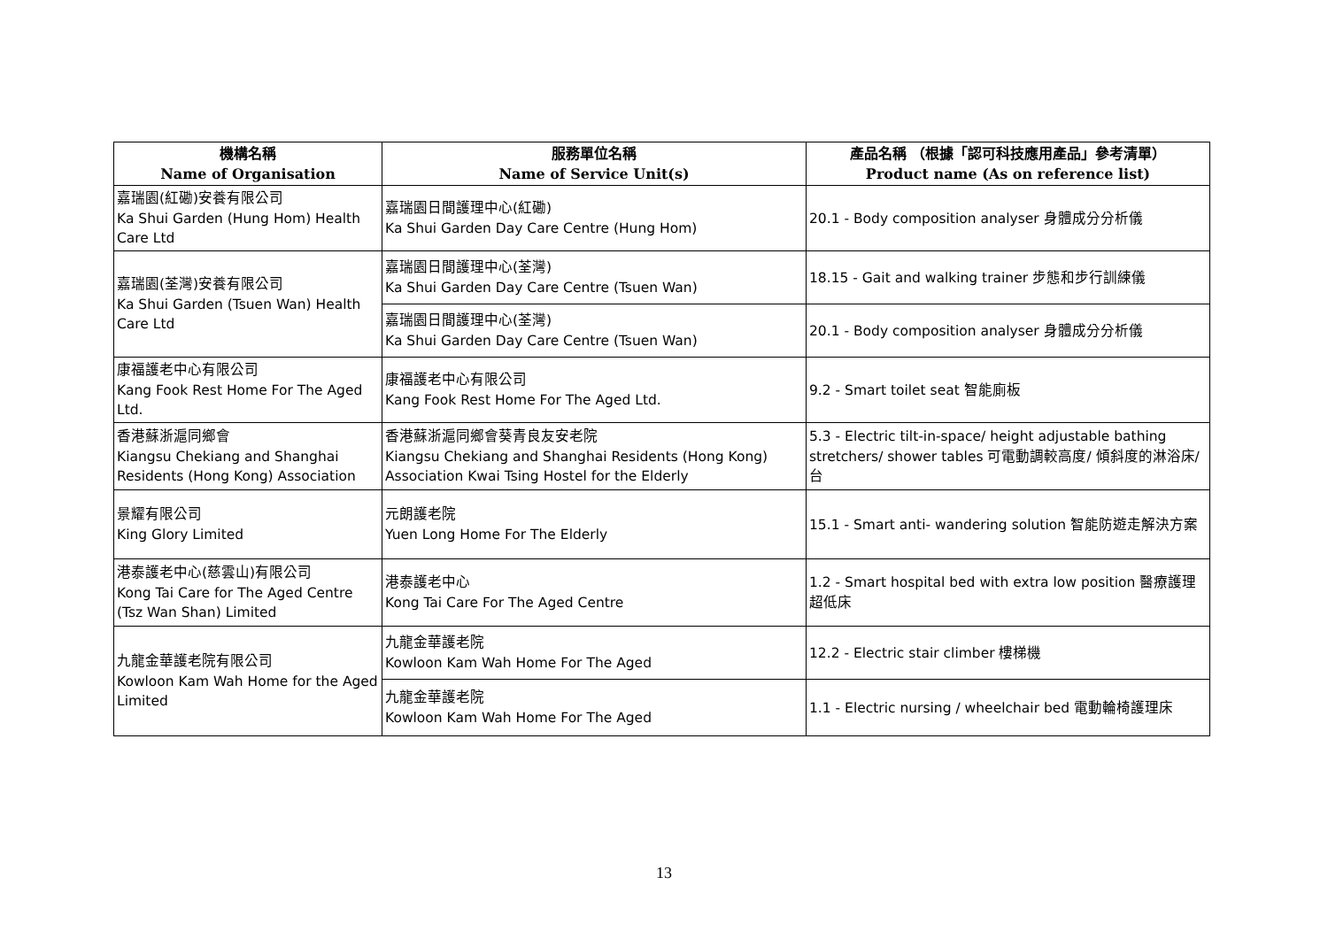| 機構名稱 Name of Organisation | 服務單位名稱 Name of Service Unit(s) | 產品名稱 （根據「認可科技應用產品」參考清單） Product name (As on reference list) |
| --- | --- | --- |
| 嘉瑞園(紅磡)安養有限公司 Ka Shui Garden (Hung Hom) Health Care Ltd | 嘉瑞園日間護理中心(紅磡) Ka Shui Garden Day Care Centre (Hung Hom) | 20.1 - Body composition analyser 身體成分分析儀 |
| 嘉瑞園(荃灣)安養有限公司 Ka Shui Garden (Tsuen Wan) Health Care Ltd | 嘉瑞園日間護理中心(荃灣) Ka Shui Garden Day Care Centre (Tsuen Wan) | 18.15 - Gait and walking trainer 步態和步行訓練儀 |
| | 嘉瑞園日間護理中心(荃灣) Ka Shui Garden Day Care Centre (Tsuen Wan) | 20.1 - Body composition analyser 身體成分分析儀 |
| 康福護老中心有限公司 Kang Fook Rest Home For The Aged Ltd. | 康福護老中心有限公司 Kang Fook Rest Home For The Aged Ltd. | 9.2 - Smart toilet seat 智能廁板 |
| 香港蘇浙滬同鄉會 Kiangsu Chekiang and Shanghai Residents (Hong Kong) Association | 香港蘇浙滬同鄉會葵青良友安老院 Kiangsu Chekiang and Shanghai Residents (Hong Kong) Association Kwai Tsing Hostel for the Elderly | 5.3 - Electric tilt-in-space/ height adjustable bathing stretchers/ shower tables 可電動調較高度/ 傾斜度的淋浴床/ 台 |
| 景耀有限公司 King Glory Limited | 元朗護老院 Yuen Long Home For The Elderly | 15.1 - Smart anti- wandering solution 智能防遊走解決方案 |
| 港泰護老中心(慈雲山)有限公司 Kong Tai Care for The Aged Centre (Tsz Wan Shan) Limited | 港泰護老中心 Kong Tai Care For The Aged Centre | 1.2 - Smart hospital bed with extra low position 醫療護理超低床 |
| 九龍金華護老院有限公司 Kowloon Kam Wah Home for the Aged Limited | 九龍金華護老院 Kowloon Kam Wah Home For The Aged | 12.2 - Electric stair climber 樓梯機 |
| | 九龍金華護老院 Kowloon Kam Wah Home For The Aged | 1.1 - Electric nursing / wheelchair bed 電動輪椅護理床 |
13